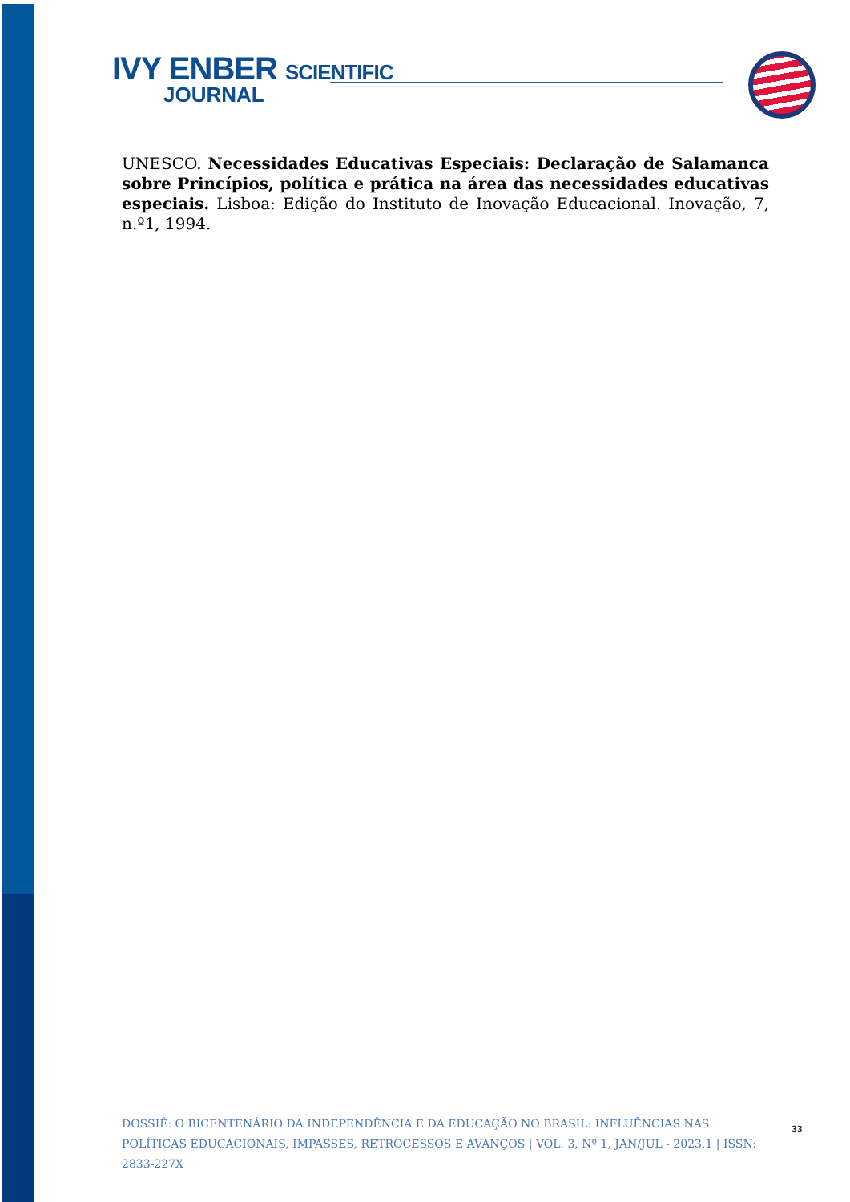IVY ENBER SCIENTIFIC
JOURNAL
UNESCO. Necessidades Educativas Especiais: Declaração de Salamanca sobre Princípios, política e prática na área das necessidades educativas especiais. Lisboa: Edição do Instituto de Inovação Educacional. Inovação, 7, n.º1, 1994.
DOSSIÊ: O BICENTENÁRIO DA INDEPENDÊNCIA E DA EDUCAÇÃO NO BRASIL: INFLUÊNCIAS NAS POLÍTICAS EDUCACIONAIS, IMPASSES, RETROCESSOS E AVANÇOS | VOL. 3, Nº 1, JAN/JUL - 2023.1 | ISSN: 2833-227X
33